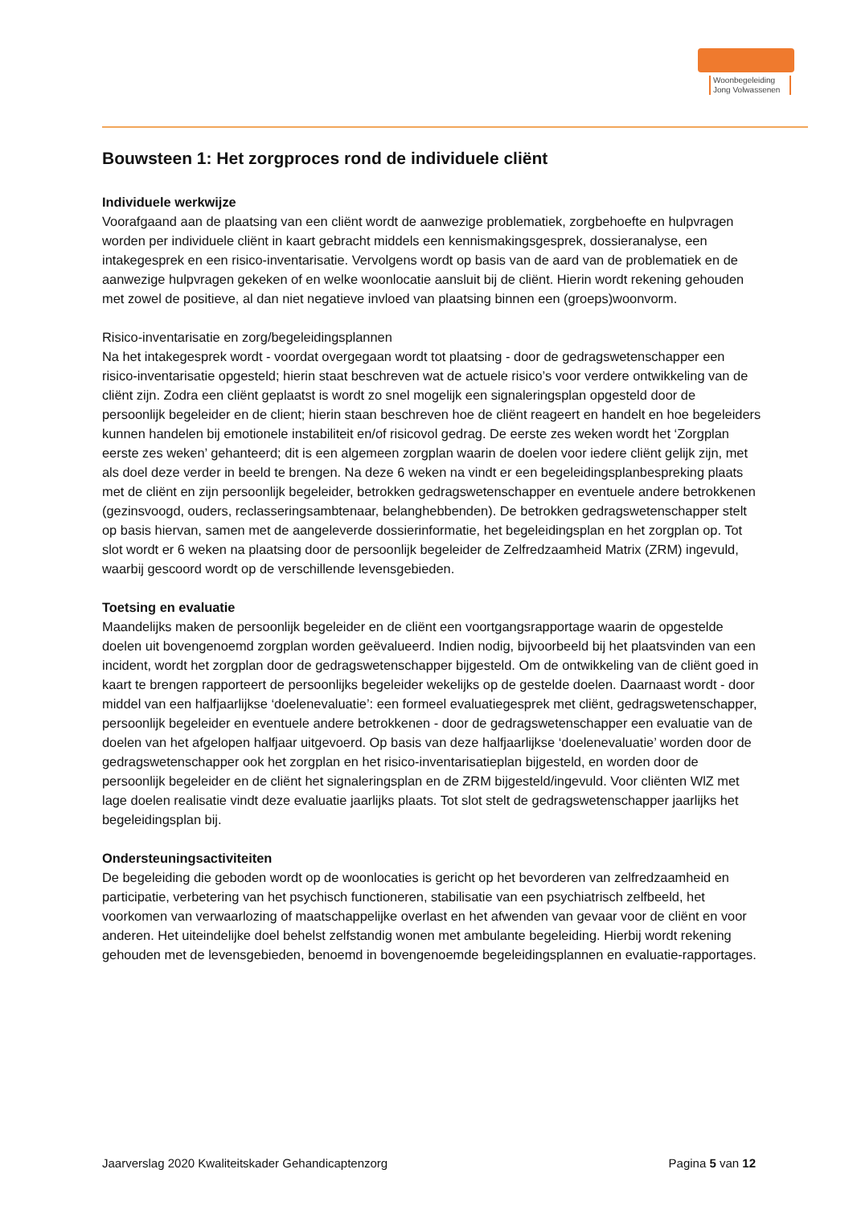Woonbegeleiding Jong Volwassenen
Bouwsteen 1: Het zorgproces rond de individuele cliënt
Individuele werkwijze
Voorafgaand aan de plaatsing van een cliënt wordt de aanwezige problematiek, zorgbehoefte en hulpvragen worden per individuele cliënt in kaart gebracht middels een kennismakingsgesprek, dossieranalyse, een intakegesprek en een risico-inventarisatie. Vervolgens wordt op basis van de aard van de problematiek en de aanwezige hulpvragen gekeken of en welke woonlocatie aansluit bij de cliënt. Hierin wordt rekening gehouden met zowel de positieve, al dan niet negatieve invloed van plaatsing binnen een (groeps)woonvorm.
Risico-inventarisatie en zorg/begeleidingsplannen
Na het intakegesprek wordt - voordat overgegaan wordt tot plaatsing - door de gedragswetenschapper een risico-inventarisatie opgesteld; hierin staat beschreven wat de actuele risico’s voor verdere ontwikkeling van de cliënt zijn. Zodra een cliënt geplaatst is wordt zo snel mogelijk een signaleringsplan opgesteld door de persoonlijk begeleider en de client; hierin staan beschreven hoe de cliënt reageert en handelt en hoe begeleiders kunnen handelen bij emotionele instabiliteit en/of risicovol gedrag. De eerste zes weken wordt het ‘Zorgplan eerste zes weken’ gehanteerd; dit is een algemeen zorgplan waarin de doelen voor iedere cliënt gelijk zijn, met als doel deze verder in beeld te brengen. Na deze 6 weken na vindt er een begeleidingsplanbespreking plaats met de cliënt en zijn persoonlijk begeleider, betrokken gedragswetenschapper en eventuele andere betrokkenen (gezinsvoogd, ouders, reclasseringsambtenaar, belanghebbenden). De betrokken gedragswetenschapper stelt op basis hiervan, samen met de aangeleverde dossierinformatie, het begeleidingsplan en het zorgplan op. Tot slot wordt er 6 weken na plaatsing door de persoonlijk begeleider de Zelfredzaamheid Matrix (ZRM) ingevuld, waarbij gescoord wordt op de verschillende levensgebieden.
Toetsing en evaluatie
Maandelijks maken de persoonlijk begeleider en de cliënt een voortgangsrapportage waarin de opgestelde doelen uit bovengenoemd zorgplan worden geëvalueerd. Indien nodig, bijvoorbeeld bij het plaatsvinden van een incident, wordt het zorgplan door de gedragswetenschapper bijgesteld. Om de ontwikkeling van de cliënt goed in kaart te brengen rapporteert de persoonlijks begeleider wekelijks op de gestelde doelen. Daarnaast wordt - door middel van een halfjaarlijkse ‘doelenevaluatie’: een formeel evaluatiegesprek met cliënt, gedragswetenschapper, persoonlijk begeleider en eventuele andere betrokkenen - door de gedragswetenschapper een evaluatie van de doelen van het afgelopen halfjaar uitgevoerd. Op basis van deze halfjaarlijkse ‘doelenevaluatie’ worden door de gedragswetenschapper ook het zorgplan en het risico-inventarisatieplan bijgesteld, en worden door de persoonlijk begeleider en de cliënt het signaleringsplan en de ZRM bijgesteld/ingevuld. Voor cliënten WlZ met lage doelen realisatie vindt deze evaluatie jaarlijks plaats. Tot slot stelt de gedragswetenschapper jaarlijks het begeleidingsplan bij.
Ondersteuningsactiviteiten
De begeleiding die geboden wordt op de woonlocaties is gericht op het bevorderen van zelfredzaamheid en participatie, verbetering van het psychisch functioneren, stabilisatie van een psychiatrisch zelfbeeld, het voorkomen van verwaarlozing of maatschappelijke overlast en het afwenden van gevaar voor de cliënt en voor anderen. Het uiteindelijke doel behelst zelfstandig wonen met ambulante begeleiding. Hierbij wordt rekening gehouden met de levensgebieden, benoemd in bovengenoemde begeleidingsplannen en evaluatie-rapportages.
Jaarverslag 2020 Kwaliteitskader Gehandicaptenzorg Pagina 5 van 12